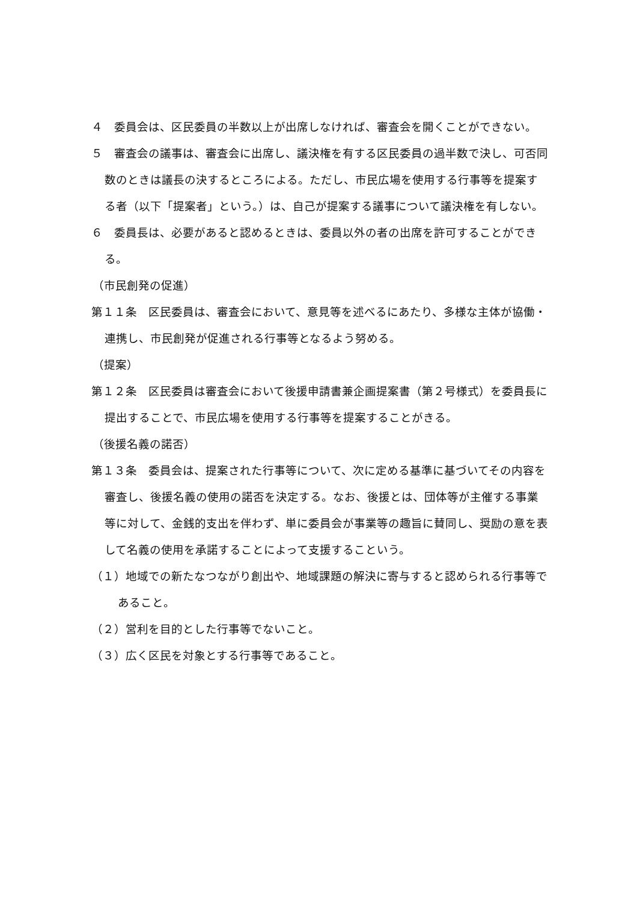４　委員会は、区民委員の半数以上が出席しなければ、審査会を開くことができない。
５　審査会の議事は、審査会に出席し、議決権を有する区民委員の過半数で決し、可否同数のときは議長の決するところによる。ただし、市民広場を使用する行事等を提案する者（以下「提案者」という。）は、自己が提案する議事について議決権を有しない。
６　委員長は、必要があると認めるときは、委員以外の者の出席を許可することができる。
（市民創発の促進）
第１１条　区民委員は、審査会において、意見等を述べるにあたり、多様な主体が協働・連携し、市民創発が促進される行事等となるよう努める。
（提案）
第１２条　区民委員は審査会において後援申請書兼企画提案書（第２号様式）を委員長に提出することで、市民広場を使用する行事等を提案することがきる。
（後援名義の諾否）
第１３条　委員会は、提案された行事等について、次に定める基準に基づいてその内容を審査し、後援名義の使用の諾否を決定する。なお、後援とは、団体等が主催する事業等に対して、金銭的支出を伴わず、単に委員会が事業等の趣旨に賛同し、奨励の意を表して名義の使用を承諾することによって支援するこという。
（１）地域での新たなつながり創出や、地域課題の解決に寄与すると認められる行事等であること。
（２）営利を目的とした行事等でないこと。
（３）広く区民を対象とする行事等であること。